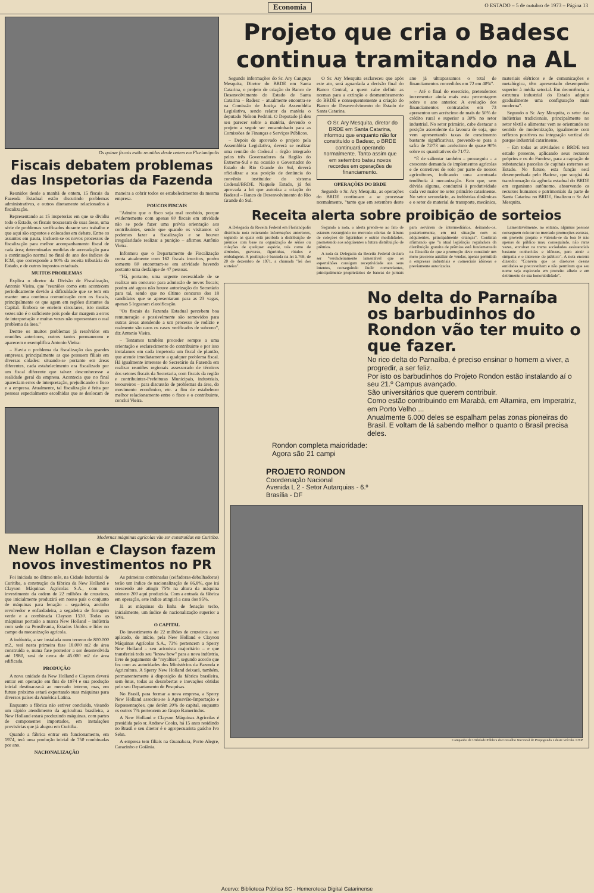Economia O ESTADO – 5 de outubro de 1973 – Página 13
Os quinze fiscais estão reunidos desde ontem em Florianópolis
Fiscais debatem problemas das Inspetorias da Fazenda
Reunidos desde a manhã de ontem, 15 fiscais da Fazenda Estadual estão discutindo problemas administrativos, e outros diretamente relacionados à fiscalização.
Representando as 15 inspetorias em que se dividiu todo o Estado, os fiscais trouxeram de suas áreas, uma série de problemas verificados durante seu trabalho e que aqui são expostos e colocados em debate. Entre os assuntos em pauta, incluem-se os novos processos de fiscalização para melhor acompanhamento fiscal de cada área; determinadas medidas de arrecadação para a continuação normal no final do ano dos índices de ICM, que corresponde a 90% da receita tributária do Estado, e de outros impostos estaduais.
MUITOS PROBLEMAS
Explica o diretor da Divisão de Fiscalização, Antonio Vieira, que "reuniões como esta acontecem periodicamente devido à dificuldade que se tem em manter uma contínua comunicação com os fiscais, principalmente os que agem em regiões distantes da Capital. Embora se enviem circulares, isto muitas vezes não é o suficiente pois pode dar margem a erros de interpretação e muitas vezes não representam o real problema da área."
Dentre os muitos problemas já resolvidos em reuniões anteriores, outros tantos permanecem e aparecem e exemplifica Antonio Vieira:
– Havia o problema da fiscalização das grandes empresas, principalmente as que possuem filiais em diversas cidades: situando-se portanto em áreas diferentes, cada estabelecimento era fiscalizado por um fiscal diferente que talvez desconhecesse a realidade geral da empresa. Acontecia que no final apareciam erros de interpretação, prejudicando o fisco e a empresa. Atualmente, tal fiscalização é feita por pessoas especialmente escolhidas que se deslocam de maneira a cobrir todos os estabelecimentos da mesma empresa.
POUCOS FISCAIS
"Admito que o fisco seja mal recebido, porque evidentemente com apenas 80 fiscais em atividade não se pode fazer uma prévia orientação aos contribuintes, sendo que quando os visitamos só podemos fazer a fiscalização e se houver irregularidade realizar a punição – afirmou Antônio Vieira.
Informou que o Departamento de Fiscalização conta atualmente com 162 fiscais inscritos, porém somente 80 encontram-se em atividade havendo portanto uma desfalque de 47 pessoas.
"Há, portanto, uma urgente necessidade de se realizar um concurso para admissão de novos fiscais; porém até agora não houve autorização do Secretário para tal, sendo que no último concurso dos 18 candidatos que se apresentaram para as 23 vagas, apenas 5 lograram classificação.
"Os fiscais da Fazenda Estadual percebem boa remuneração e possivelmente são removidos para outras áreas atendendo a um processo de rodízio e realmente são raros os casos verificados de suborno", diz Antonio Vieira.
– Tentamos também proceder sempre a uma orientação e esclarecimento do contribuinte e por isso instalamos em cada inspetoria um fiscal de plantão, que atende imediatamente a qualquer problema fiscal. Há igualmente interesse do Secretário da Fazenda em realizar reuniões regionais assessorado de técnicos dos setores fiscais da Secretaria, com fiscais da região e contribuintes-Prefeituras Municipais, industriais, tesoureiros – para discussão de problemas da área, do movimento econômico, etc. a fim de estabelecer melhor relacionamento entre o fisco e o contribuinte, conclui Vieira.
Modernas máquinas agrícolas vão ser construídas em Curitiba.
New Hollan e Clayson fazem novos investimentos no PR
Foi iniciada no último mês, na Cidade Industrial de Curitiba, a construção da fábrica da New Holland e Clayson Máquinas Agrícolas S.A., com um investimento da ordem de 22 milhões de cruzeiros, que inicialmente produzirá em nosso país o conjunto de máquinas para fenação – segadeira, ancinho revolvedor e enfardadeira, a segadeira de forragem verde e a combinada Clayson 1530. Todas as máquinas portarão a marca New Holland – indústria com sede na Pensilvania, Estados Unidos e líder no campo da mecanização agrícola.
A indústria, a ser instalada num terreno de 800.000 m2., terá nesta primeira fase 18.000 m2 de área construída e, numa fase posterior a ser desenvolvida até 1980, será de cerca de 45.000 m2 de área edificada.
PRODUÇÃO
A nova unidade da New Holland e Clayson deverá entrar em operação em fins de 1974 e sua produção inicial destinar-se-á ao mercado interno, mas, em futuro próximo estará exportando suas máquinas para diversos países da América Latina.
Enquanto a fábrica não estiver concluída, visando um rápido atendimento da agricultura brasileira, a New Holland estará produzindo máquinas, com partes de componentes importados, em instalações provisórias que já alugou em Curitiba.
Quando a fábrica entrar em funcionamento, em 1974, terá uma produção inicial de 750 combinadas por ano.
NACIONALIZAÇÃO
As primeiras combinadas (ceifadoras-debulhadoras) terão um índice de nacionalização de 66,8%, que irá crescendo até atingir 75% na altura da máquina número 200 aqui produzida. Com a entrada da fábrica em operação, este índice atingirá a casa dos 95%.
Já as máquinas da linha de fenação terão, inicialmente, um índice de nacionalização superior a 50%.
O CAPITAL
Do investimento de 22 milhões de cruzeiros a ser aplicado, de início, pela New Holland e Clayson Máquinas Agrícolas S.A., 73% pertencem a Sperry New Holland – seu acionista majoritário – e que transferirá todo seu "know how" para a nova indústria, livre de pagamento de "royalties", segundo acordo que fez com as autoridades dos Ministérios da Fazenda e Agricultura. A Sperry New Holland deixará, também, permanentemente à disposição da fábrica brasileira, sem ônus, todas as descobertas e inovações obtidas pelo seu Departamento de Pesquisas.
No Brasil, para formar a nova empresa, a Sperry New Holland associou-se à Agroavião-Importação e Representações, que detém 20% do capital, enquanto os outros 7% pertencem ao Grupo Bamerindus.
A New Holland e Clayson Máquinas Agrícolas é presidida pelo sr. Andrew Cooks, há 15 anos residindo no Brasil e seu diretor é o agropecuarista gaúcho Ivo Sehn.
A empresa tem filiais na Guanabara, Porto Alegre, Carazinho e Goiânia.
Projeto que cria o Badesc continua tramitando na AL
Segundo informações do Sr. Ary Canguçu Mesquita, Diretor do BRDE em Santa Catarina, o projeto de criação do Banco de Desenvolvimento do Estado de Santa Catarina – Badesc – atualmente encontra-se na Comissão de Justiça da Assembléia Legislativa, sendo relator da matéria o deputado Nelson Pedrini. O Deputado já deu seu parecer sobre a matéria, devendo o projeto a seguir ser encaminhado para as Comissões de Finanças e Serviços Públicos.
– Depois de aprovado o projeto pela Assembléia Legislativa, deverá se realizar uma reunião do Codesul – órgão integrado pelos três Governadores da Região do Extremo-Sul e na ocasião o Governador do Estado do Rio Grande do Sul, deverá oficializar a sua posição de denúncia do convênio instituidor do sistema Codesul/BRDE. Naquele Estado, já foi aprovada a lei que autoriza a criação do Badesul – Banco de Desenvolvimento do Rio Grande do Sul.
O Sr. Ary Mesquita esclareceu que após este ato, será aguardada a decisão final do Banco Central, a quem cabe definir as normas para a extinção e desmembramento do BRDE e consequentemente a criação do Banco de Desenvolvimento do Estado de Santa Catarina.
O Sr. Ary Mesquita, diretor do BRDE em Santa Catarina, informou que enquanto não for constituído o Badesc, o BRDE continuará operando normalmente. Tanto assim que em setembro bateu novos recordes em operações de financiamento.
OPERAÇÕES DO BRDE
Segundo o Sr. Ary Mesquita, as operações do BRDE continuam a se processar normalmente, "tanto que em setembro deste ano já ultrapassamos o total de financiamentos concedidos em 72 em 40%".
– Até o final do exercício, pretendemos incrementar ainda mais esta percentagem sobre o ano anterior. A evolução dos financiamentos contratados em 73 apresentou um acréscimo de mais de 50% de crédito rural e superior a 30% no setor industrial. No setor primário, cabe destacar a posição ascendente da lavoura de soja, que vem apresentando taxas de crescimento bastante significativas, prevendo-se para a safra de 72/73 um acréscimo de quase 90% sobre os quantitativos de 71/72.
"É de salientar também – prosseguiu – a crescente demanda de implementos agrícolas e de corretivos de solo por parte de nossos agricultores, indicando uma acentuada tendência à mecanização. Fato que, sem dúvida alguma, conduzirá à produtividade cada vez maior no setor primário catarinense. No setor secundário, as indústrias dinâmicas e o setor de material de transporte, mecânica, materiais elétricos e de comunicações e metalúrgica, têm apresentado desempenho superior à média setorial. Em decorrência, a estrutura industrial do Estado adquire gradualmente uma configuração mais moderna".
Segundo o Sr. Ary Mesquita, o setor das indústrias tradicionais, principalmente no setor têxtil e alimentar vem se orientando no sentido de modernização, igualmente com reflexos positivos na integração vertical do parque industrial catarinense.
– Em todas as atividades o BRDE tem estado presente, aplicando seus recursos próprios e os do Fundesc, para a captação de substanciais parcelas de capitais externos ao Estado. No futuro, esta função será desempenhada pelo Badesc, que surgirá da transformação da agência estadual do BRDE em organismo autônomo, absorvendo os recursos humanos e patrimoniais da parte de Santa Catarina no BRDE, finalizou o Sr. Ari Mesquita.
Receita alerta sobre proibição de sorteios
A Delegacia da Receita Federal em Florianópolis distribuiu nota reiterando informações anteriores, segundo as quais está proibida a distribuição de prêmios com base na organização de séries ou coleções de qualquer espécie, tais como de símbolos, gravuras, figurinhas, rótulos e embalagens. A proibição é baseada na lei 5.768, de 20 de dezembro de 1971, a chamada "lei dos sorteios".
Segundo a nota, o alerta prende-se ao fato de estarem ressurgindo no mercado ofertas de álbuns de coleções de figurinhas e outras modalidades, prometendo aos adquirentes a futura distribuição de prêmios.
A nota da Delegacia da Receita Federal declara ser "verdadeiramente lamentável que os espertalhões consigam receptividade aos seus intentos, conseguindo iludir comerciantes, principalmente proprietários de bancas de jornais para servirem de intermediários, deixando-os, posteriormente, em má situação com os adquirentes, principalmente crianças". Continua afirmando que "a atual legislação reguladora da distribuição gratuita de prêmios está fundamentada na filosofia de que a promoção deve constituir um mero processo auxiliar de vendas, apenas permitida a empresas industriais e comerciais idôneas e previamente autorizadas.
Lamentavelmente, no entanto, algumas pessoas conseguem colocar no mercado promoções escusas, em proveito próprio e valendo-se da boa fé não apenas do público mas, conseguindo, não raras vezes, envolver na trama sociedades assistenciais bastante conhecidas e idôneas, para atrair a simpatia e o interesse do público". A nota encerra dizendo: "Convém que os diretores dessas entidades se precavenham e não permitam que seu nome seja explorado em proveito alheio e em detrimento de sua honorabilidade".
No delta do Parnaíba os barbudinhos do Rondon vão ter muito o que fazer.
No rico delta do Parnaíba, é preciso ensinar o homem a viver, a progredir, a ser feliz.
Por isto os barbudinhos do Projeto Rondon estão instalando aí o seu 21.º Campus avançado.
São universitários que querem contribuir.
Como estão contribuindo em Marabá, em Altamira, em Imperatriz, em Porto Velho ...
Anualmente 6.000 deles se espalham pelas zonas pioneiras do Brasil. E voltam de lá sabendo melhor o quanto o Brasil precisa deles.
Rondon completa maioridade:
Agora são 21 campi
PROJETO RONDON
Coordenação Nacional
Avenida L 2 - Setor Autarquias - 6.º
Brasília - DF
Campanha de Utilidade Pública do Conselho Nacional de Propaganda e deste veículo. CNP
Acervo: Biblioteca Pública SC - Hemeroteca Digital Catarinense